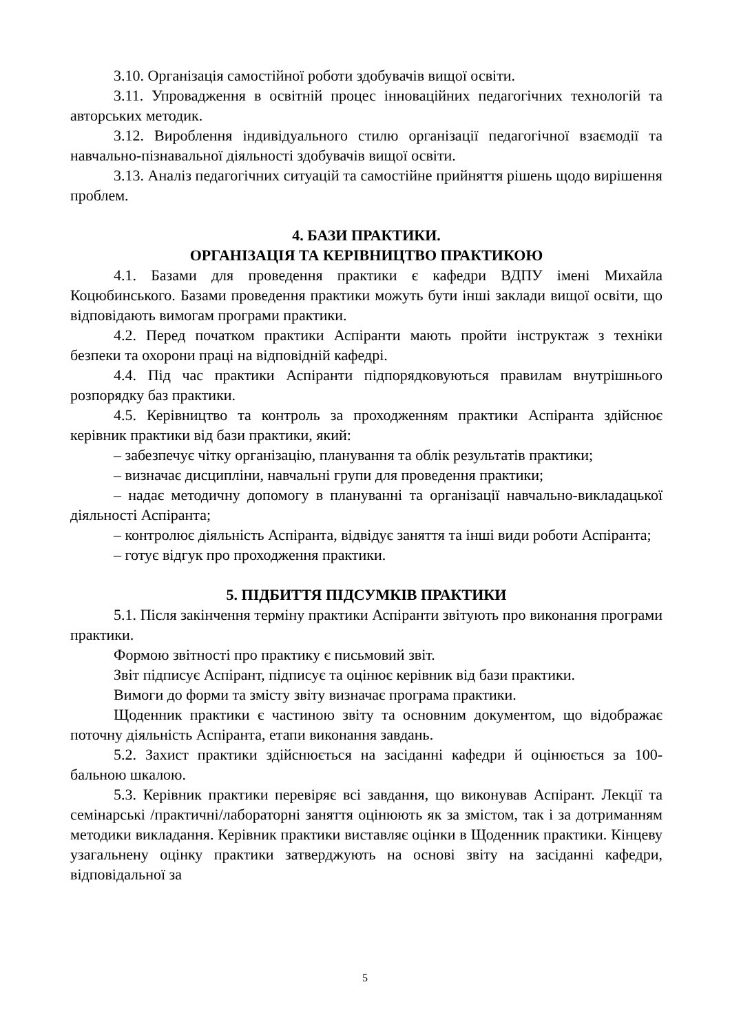3.10. Організація самостійної роботи здобувачів вищої освіти.
3.11. Упровадження в освітній процес інноваційних педагогічних технологій та авторських методик.
3.12. Вироблення індивідуального стилю організації педагогічної взаємодії та навчально-пізнавальної діяльності здобувачів вищої освіти.
3.13. Аналіз педагогічних ситуацій та самостійне прийняття рішень щодо вирішення проблем.
4. БАЗИ ПРАКТИКИ.
ОРГАНІЗАЦІЯ ТА КЕРІВНИЦТВО ПРАКТИКОЮ
4.1. Базами для проведення практики є кафедри ВДПУ імені Михайла Коцюбинського. Базами проведення практики можуть бути інші заклади вищої освіти, що відповідають вимогам програми практики.
4.2. Перед початком практики Аспіранти мають пройти інструктаж з техніки безпеки та охорони праці на відповідній кафедрі.
4.4. Під час практики Аспіранти підпорядковуються правилам внутрішнього розпорядку баз практики.
4.5. Керівництво та контроль за проходженням практики Аспіранта здійснює керівник практики від бази практики, який:
– забезпечує чітку організацію, планування та облік результатів практики;
– визначає дисципліни, навчальні групи для проведення практики;
– надає методичну допомогу в плануванні та організації навчально-викладацької діяльності Аспіранта;
– контролює діяльність Аспіранта, відвідує заняття та інші види роботи Аспіранта;
– готує відгук про проходження практики.
5. ПІДБИТТЯ ПІДСУМКІВ ПРАКТИКИ
5.1. Після закінчення терміну практики Аспіранти звітують про виконання програми практики.
Формою звітності про практику є письмовий звіт.
Звіт підписує Аспірант, підписує та оцінює керівник від бази практики.
Вимоги до форми та змісту звіту визначає програма практики.
Щоденник практики є частиною звіту та основним документом, що відображає поточну діяльність Аспіранта, етапи виконання завдань.
5.2. Захист практики здійснюється на засіданні кафедри й оцінюється за 100-бальною шкалою.
5.3. Керівник практики перевіряє всі завдання, що виконував Аспірант. Лекції та семінарські /практичні/лабораторні заняття оцінюють як за змістом, так і за дотриманням методики викладання. Керівник практики виставляє оцінки в Щоденник практики. Кінцеву узагальнену оцінку практики затверджують на основі звіту на засіданні кафедри, відповідальної за
5